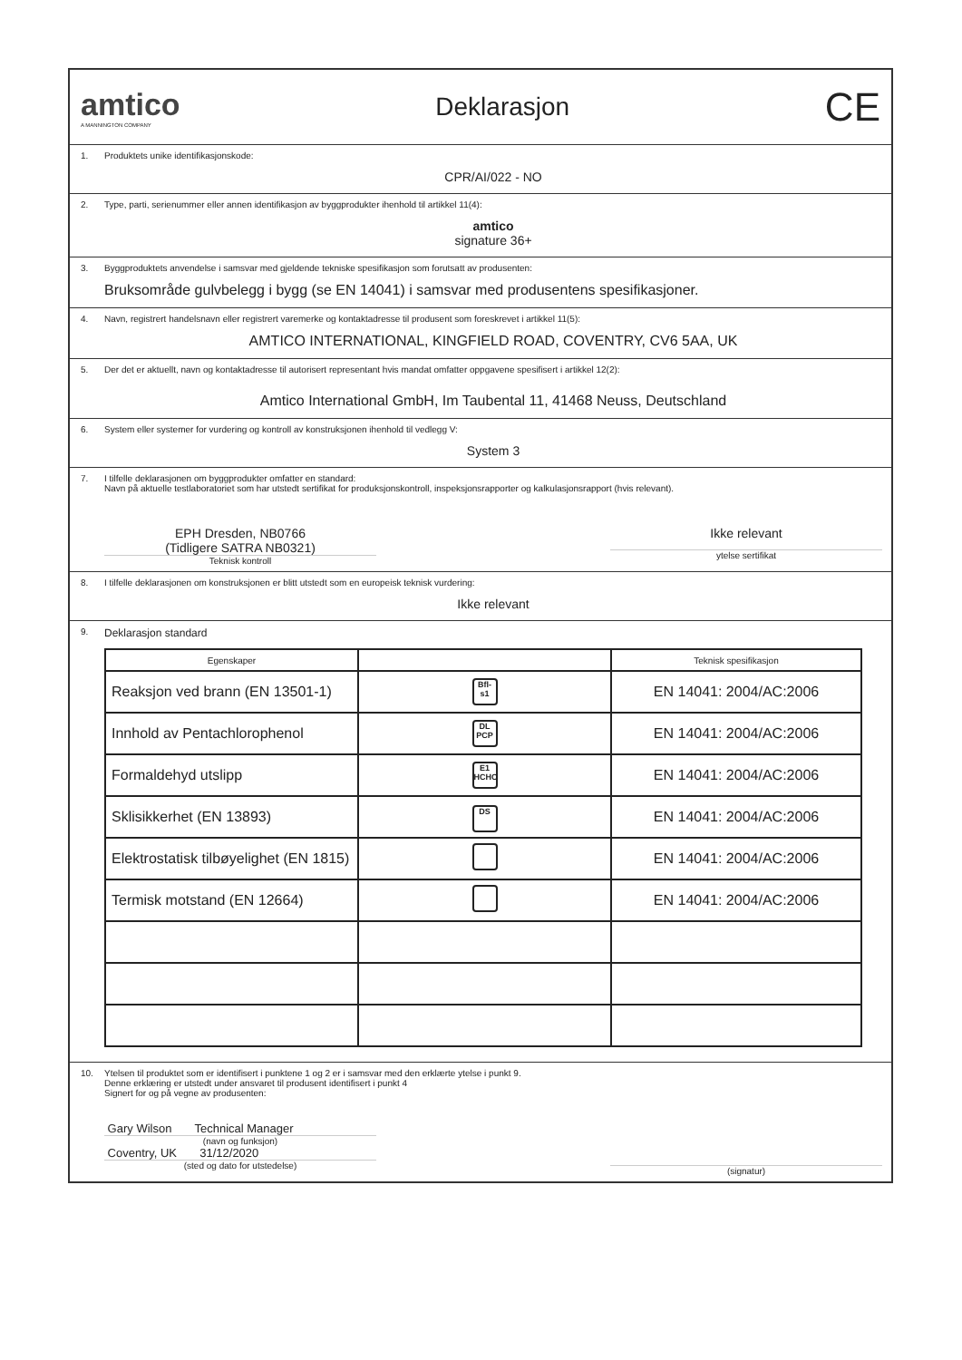amtico
A MANNINGTON COMPANY
Deklarasjon
CE
1. Produktets unike identifikasjonskode:
CPR/AI/022 - NO
2. Type, parti, serienummer eller annen identifikasjon av byggprodukter ihenhold til artikkel 11(4):
amtico
signature 36+
3. Byggproduktets anvendelse i samsvar med gjeldende tekniske spesifikasjon som forutsatt av produsenten:
Bruksområde gulvbelegg i bygg (se EN 14041) i samsvar med produsentens spesifikasjoner.
4. Navn, registrert handelsnavn eller registrert varemerke og kontaktadresse til produsent som foreskrevet i artikkel 11(5):
AMTICO INTERNATIONAL, KINGFIELD ROAD, COVENTRY, CV6 5AA, UK
5. Der det er aktuellt, navn og kontaktadresse til autorisert representant hvis mandat omfatter oppgavene spesifisert i artikkel 12(2):
Amtico International GmbH, Im Taubental 11, 41468 Neuss, Deutschland
6. System eller systemer for vurdering og kontroll av konstruksjonen ihenhold til vedlegg V:
System 3
7. I tilfelle deklarasjonen om byggprodukter omfatter en standard:
Navn på aktuelle testlaboratoriet som har utstedt sertifikat for produksjonskontroll, inspeksjonsrapporter og kalkulasjonsrapport (hvis relevant).
EPH Dresden, NB0766
(Tidligere SATRA NB0321)
Teknisk kontroll
Ikke relevant
ytelse sertifikat
8. I tilfelle deklarasjonen om konstruksjonen er blitt utstedt som en europeisk teknisk vurdering:
Ikke relevant
9. Deklarasjon standard
| Egenskaper | | Teknisk spesifikasjon |
| --- | --- | --- |
| Reaksjon ved brann (EN 13501-1) | Bfl-s1 | EN 14041: 2004/AC:2006 |
| Innhold av Pentachlorophenol | DL PCP | EN 14041: 2004/AC:2006 |
| Formaldehyd utslipp | E1 HCHO | EN 14041: 2004/AC:2006 |
| Sklisikkerhet (EN 13893) | DS | EN 14041: 2004/AC:2006 |
| Elektrostatisk tilbøyelighet (EN 1815) | | EN 14041: 2004/AC:2006 |
| Termisk motstand (EN 12664) | | EN 14041: 2004/AC:2006 |
10. Ytelsen til produktet som er identifisert i punktene 1 og 2 er i samsvar med den erklærte ytelse i punkt 9.
Denne erklæring er utstedt under ansvaret til produsent identifisert i punkt 4
Signert for og på vegne av produsenten:
Gary Wilson Technical Manager
(navn og funksjon)
Coventry, UK 31/12/2020
(sted og dato for utstedelse)
(signatur)